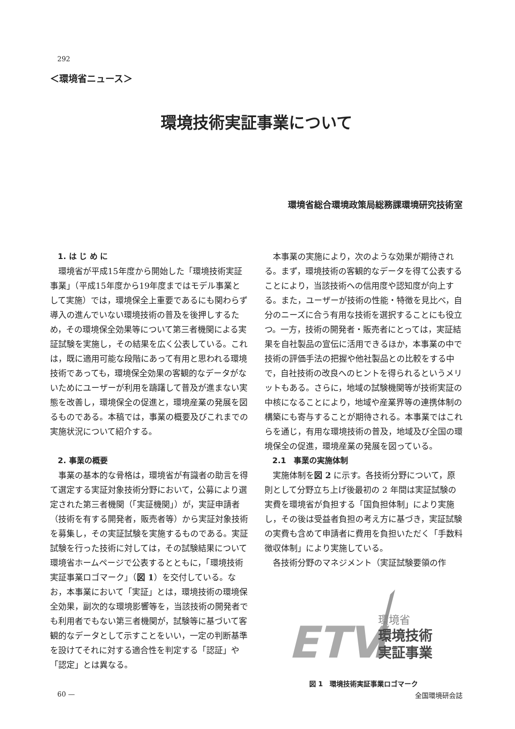292
＜環境省ニュース＞
環境技術実証事業について
環境省総合環境政策局総務課環境研究技術室
1. は じ め に
環境省が平成15年度から開始した「環境技術実証事業」（平成15年度から19年度まではモデル事業として実施）では，環境保全上重要であるにも関わらず導入の進んでいない環境技術の普及を後押しするため，その環境保全効果等について第三者機関による実証試験を実施し，その結果を広く公表している。これは，既に適用可能な段階にあって有用と思われる環境技術であっても，環境保全効果の客観的なデータがないためにユーザーが利用を躊躇して普及が進まない実態を改善し，環境保全の促進と，環境産業の発展を図るものである。本稿では，事業の概要及びこれまでの実施状況について紹介する。
2. 事業の概要
事業の基本的な骨格は，環境省が有識者の助言を得て選定する実証対象技術分野において，公募により選定された第三者機関（「実証機関」）が，実証申請者（技術を有する開発者，販売者等）から実証対象技術を募集し，その実証試験を実施するものである。実証試験を行った技術に対しては，その試験結果について環境省ホームページで公表するとともに，「環境技術実証事業ロゴマーク」（図 1）を交付している。なお，本事業において「実証」とは，環境技術の環境保全効果，副次的な環境影響等を，当該技術の開発者でも利用者でもない第三者機関が，試験等に基づいて客観的なデータとして示すことをいい，一定の判断基準を設けてそれに対する適合性を判定する「認証」や「認定」とは異なる。
本事業の実施により，次のような効果が期待される。まず，環境技術の客観的なデータを得て公表することにより，当該技術への信用度や認知度が向上する。また，ユーザーが技術の性能・特徴を見比べ，自分のニーズに合う有用な技術を選択することにも役立つ。一方，技術の開発者・販売者にとっては，実証結果を自社製品の宣伝に活用できるほか，本事業の中で技術の評価手法の把握や他社製品との比較をする中で，自社技術の改良へのヒントを得られるというメリットもある。さらに，地域の試験機関等が技術実証の中核になることにより，地域や産業界等の連携体制の構築にも寄与することが期待される。本事業ではこれらを通じ，有用な環境技術の普及，地域及び全国の環境保全の促進，環境産業の発展を図っている。
2.1　事業の実施体制
実施体制を図 2 に示す。各技術分野について，原則として分野立ち上げ後最初の 2 年間は実証試験の実費を環境省が負担する「国負担体制」により実施し，その後は受益者負担の考え方に基づき，実証試験の実費も含めて申請者に費用を負担いただく「手数料徴収体制」により実施している。
各技術分野のマネジメント（実証試験要領の作
ETV
環境省
環境技術
実証事業
図 1　環境技術実証事業ロゴマーク
60 — 全国環境研会誌